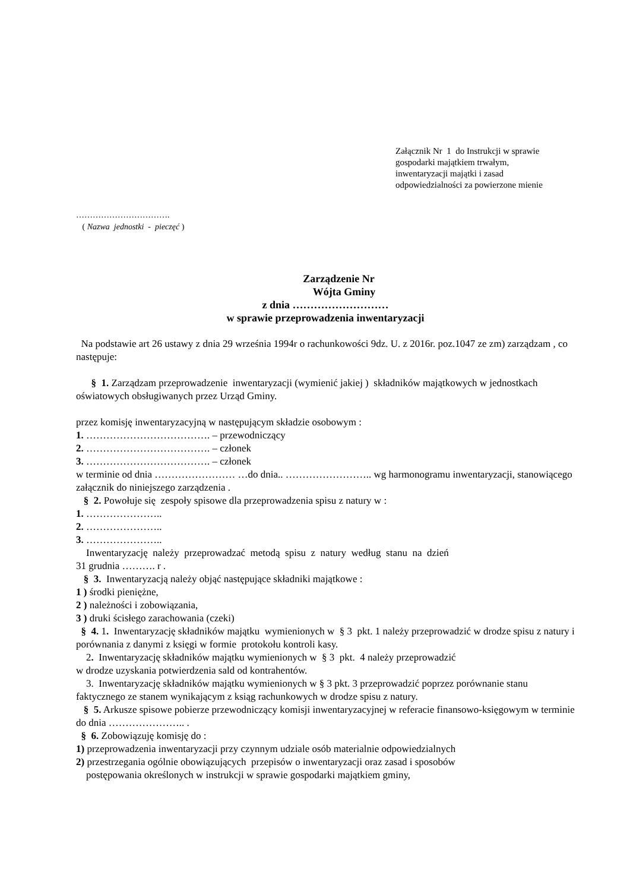Załącznik Nr 1 do Instrukcji w sprawie
gospodarki majątkiem trwałym,
inwentaryzacji majątki i zasad
odpowiedzialności za powierzone mienie
…………………………….
( Nazwa jednostki - pieczęć )
Zarządzenie Nr
Wójta Gminy
z dnia ………………………
w sprawie przeprowadzenia inwentaryzacji
Na podstawie art 26 ustawy z dnia 29 września 1994r o rachunkowości 9dz. U. z 2016r. poz.1047 ze zm) zarządzam , co następuje:
§ 1. Zarządzam przeprowadzenie inwentaryzacji (wymienić jakiej ) składników majątkowych w jednostkach oświatowych obsługiwanych przez Urząd Gminy.
przez komisję inwentaryzacyjną w następującym składzie osobowym :
1. ………………………………. – przewodniczący
2. ………………………………. – członek
3. ………………………………. – członek
w terminie od dnia …………………… …do dnia.. …………………….. wg harmonogramu inwentaryzacji, stanowiącego załącznik do niniejszego zarządzenia .
§ 2. Powołuje się zespoły spisowe dla przeprowadzenia spisu z natury w :
1. …………………..
2. …………………..
3. …………………..
Inwentaryzację należy przeprowadzać metodą spisu z natury według stanu na dzień
31 grudnia ………. r .
§ 3. Inwentaryzacją należy objąć następujące składniki majątkowe :
1 ) środki pieniężne,
2 ) należności i zobowiązania,
3 ) druki ścisłego zarachowania (czeki)
§ 4. 1. Inwentaryzację składników majątku wymienionych w § 3 pkt. 1 należy przeprowadzić w drodze spisu z natury i porównania z danymi z księgi w formie protokołu kontroli kasy.
2. Inwentaryzację składników majątku wymienionych w § 3 pkt. 4 należy przeprowadzić
w drodze uzyskania potwierdzenia sald od kontrahentów.
3. Inwentaryzację składników majątku wymienionych w § 3 pkt. 3 przeprowadzić poprzez porównanie stanu faktycznego ze stanem wynikającym z ksiąg rachunkowych w drodze spisu z natury.
§ 5. Arkusze spisowe pobierze przewodniczący komisji inwentaryzacyjnej w referacie finansowo-księgowym w terminie do dnia ………………….. .
§ 6. Zobowiązuję komisję do :
1) przeprowadzenia inwentaryzacji przy czynnym udziale osób materialnie odpowiedzialnych
2) przestrzegania ogólnie obowiązujących przepisów o inwentaryzacji oraz zasad i sposobów
postępowania określonych w instrukcji w sprawie gospodarki majątkiem gminy,